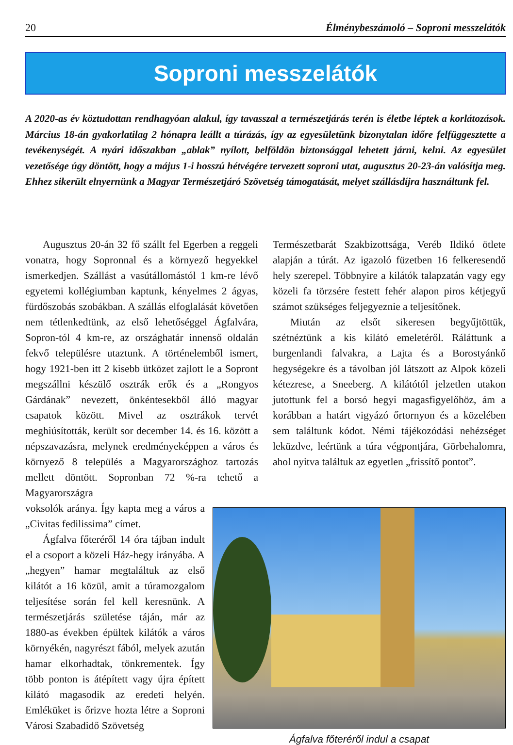20 Élménybeszámoló – Soproni messzelátók
Soproni messzelátók
A 2020-as év köztudottan rendhagyóan alakul, így tavasszal a természetjárás terén is életbe léptek a korlátozások. Március 18-án gyakorlatilag 2 hónapra leállt a túrázás, így az egyesületünk bizonytalan időre felfüggesztette a tevékenységét. A nyári időszakban „ablak” nyílott, belföldön biztonsággal lehetett járni, kelni. Az egyesület vezetősége úgy döntött, hogy a május 1-i hosszú hétvégére tervezett soproni utat, augusztus 20-23-án valósítja meg. Ehhez sikerült elnyernünk a Magyar Természetjáró Szövetség támogatását, melyet szállásdíjra használtunk fel.
Augusztus 20-án 32 fő szállt fel Egerben a reggeli vonatra, hogy Sopronnal és a környező hegyekkel ismerkedjen. Szállást a vasútállomástól 1 km-re lévő egyetemi kollégiumban kaptunk, kényelmes 2 ágyas, fürdőszobás szobákban. A szállás elfoglalását követően nem tétlenkedtünk, az első lehetőséggel Ágfalvára, Sopron-tól 4 km-re, az országhatár innenső oldalán fekvő településre utaztunk. A történelemből ismert, hogy 1921-ben itt 2 kisebb ütközet zajlott le a Sopront megszállni készülő osztrák erők és a „Rongyos Gárdának” nevezett, önkéntesekből álló magyar csapatok között. Mivel az osztrákok tervét meghiúsították, került sor december 14. és 16. között a népszavazásra, melynek eredményeképpen a város és környező 8 település a Magyarországhoz tartozás mellett döntött. Sopronban 72 %-ra tehető a Magyarországra
voksolók aránya. Így kapta meg a város a „Civitas fedilissima” címet.
Ágfalva főteréről 14 óra tájban indult el a csoport a közeli Ház-hegy irányába. A „hegyen” hamar megtaláltuk az első kilátót a 16 közül, amit a túramozgalom teljesítése során fel kell keresnünk. A természetjárás születése táján, már az 1880-as években épültek kilátók a város környékén, nagyrészt fából, melyek azután hamar elkorhadtak, tönkrementek. Így több ponton is átépített vagy újra épített kilátó magasodik az eredeti helyén. Emléküket is őrizve hozta létre a Soproni Városi Szabadidő Szövetség
Természetbarát Szakbizottsága, Veréb Ildikó ötlete alapján a túrát. Az igazoló füzetben 16 felkeresendő hely szerepel. Többnyire a kilátók talapzatán vagy egy közeli fa törzsére festett fehér alapon piros kétjegyű számot szükséges feljegyeznie a teljesítőnek.
Miután az elsőt sikeresen begyűjtöttük, szétnéztünk a kis kilátó emeletéről. Ráláttunk a burgenlandi falvakra, a Lajta és a Borostyánkő hegységekre és a távolban jól látszott az Alpok közeli kétezrese, a Sneeberg. A kilátótól jelzetlen utakon jutottunk fel a borsó hegyi magasfigyelőhöz, ám a korábban a határt vigyázó őrtornyon és a közelében sem találtunk kódot. Némi tájékozódási nehézséget leküzdve, leértünk a túra végpontjára, Görbehalomra, ahol nyitva találtuk az egyetlen „frissítő pontot”.
Ágfalva főteréről indul a csapat